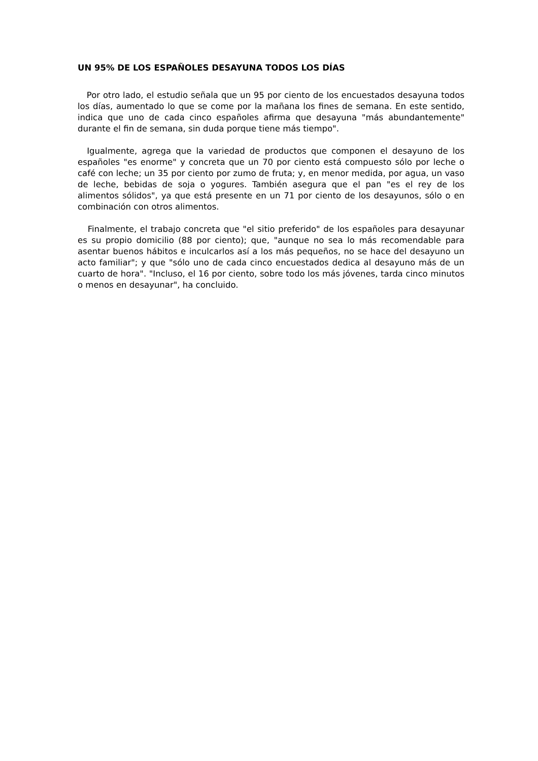UN 95% DE LOS ESPAÑOLES DESAYUNA TODOS LOS DÍAS
Por otro lado, el estudio señala que un 95 por ciento de los encuestados desayuna todos los días, aumentado lo que se come por la mañana los fines de semana. En este sentido, indica que uno de cada cinco españoles afirma que desayuna "más abundantemente" durante el fin de semana, sin duda porque tiene más tiempo".
Igualmente, agrega que la variedad de productos que componen el desayuno de los españoles "es enorme" y concreta que un 70 por ciento está compuesto sólo por leche o café con leche; un 35 por ciento por zumo de fruta; y, en menor medida, por agua, un vaso de leche, bebidas de soja o yogures. También asegura que el pan "es el rey de los alimentos sólidos", ya que está presente en un 71 por ciento de los desayunos, sólo o en combinación con otros alimentos.
Finalmente, el trabajo concreta que "el sitio preferido" de los españoles para desayunar es su propio domicilio (88 por ciento); que, "aunque no sea lo más recomendable para asentar buenos hábitos e inculcarlos así a los más pequeños, no se hace del desayuno un acto familiar"; y que "sólo uno de cada cinco encuestados dedica al desayuno más de un cuarto de hora". "Incluso, el 16 por ciento, sobre todo los más jóvenes, tarda cinco minutos o menos en desayunar", ha concluido.